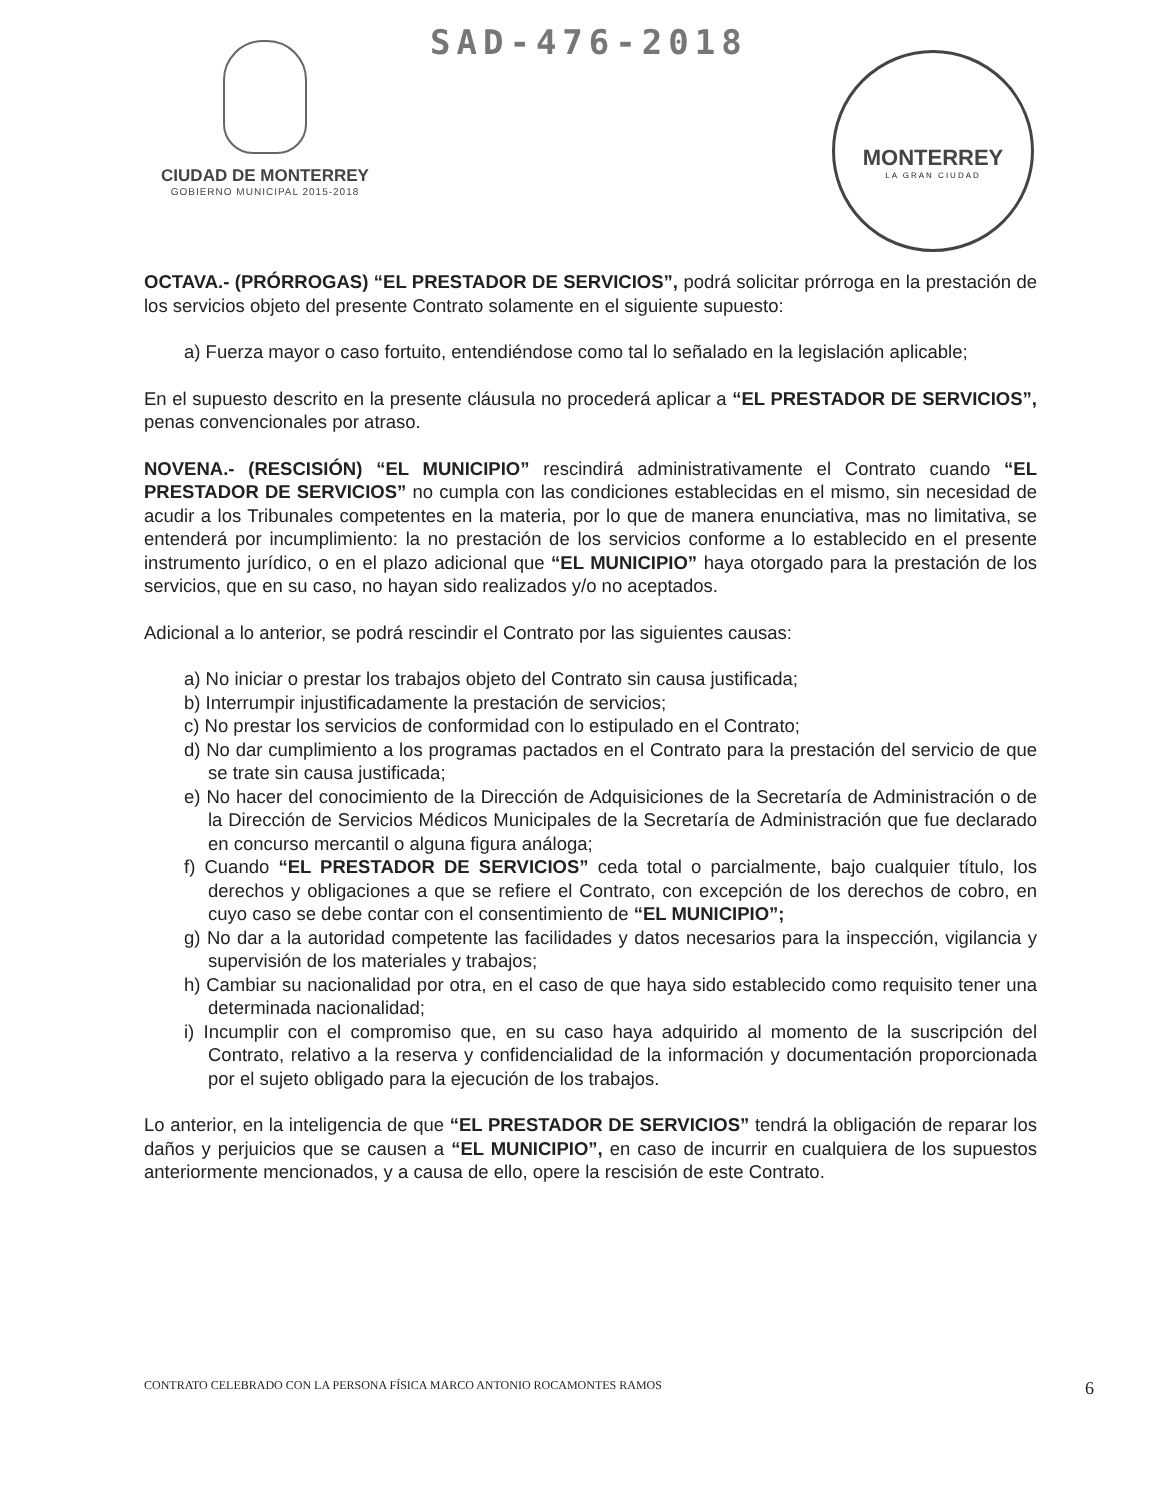CIUDAD DE MONTERREY
GOBIERNO MUNICIPAL 2015-2018
SAD-476-2018
MONTERREY
LA GRAN CIUDAD
OCTAVA.- (PRÓRROGAS) “EL PRESTADOR DE SERVICIOS”, podrá solicitar prórroga en la prestación de los servicios objeto del presente Contrato solamente en el siguiente supuesto:
a) Fuerza mayor o caso fortuito, entendiéndose como tal lo señalado en la legislación aplicable;
En el supuesto descrito en la presente cláusula no procederá aplicar a “EL PRESTADOR DE SERVICIOS”, penas convencionales por atraso.
NOVENA.- (RESCISIÓN) “EL MUNICIPIO” rescindirá administrativamente el Contrato cuando “EL PRESTADOR DE SERVICIOS” no cumpla con las condiciones establecidas en el mismo, sin necesidad de acudir a los Tribunales competentes en la materia, por lo que de manera enunciativa, mas no limitativa, se entenderá por incumplimiento: la no prestación de los servicios conforme a lo establecido en el presente instrumento jurídico, o en el plazo adicional que “EL MUNICIPIO” haya otorgado para la prestación de los servicios, que en su caso, no hayan sido realizados y/o no aceptados.
Adicional a lo anterior, se podrá rescindir el Contrato por las siguientes causas:
a) No iniciar o prestar los trabajos objeto del Contrato sin causa justificada;
b) Interrumpir injustificadamente la prestación de servicios;
c) No prestar los servicios de conformidad con lo estipulado en el Contrato;
d) No dar cumplimiento a los programas pactados en el Contrato para la prestación del servicio de que se trate sin causa justificada;
e) No hacer del conocimiento de la Dirección de Adquisiciones de la Secretaría de Administración o de la Dirección de Servicios Médicos Municipales de la Secretaría de Administración que fue declarado en concurso mercantil o alguna figura análoga;
f) Cuando “EL PRESTADOR DE SERVICIOS” ceda total o parcialmente, bajo cualquier título, los derechos y obligaciones a que se refiere el Contrato, con excepción de los derechos de cobro, en cuyo caso se debe contar con el consentimiento de “EL MUNICIPIO”;
g) No dar a la autoridad competente las facilidades y datos necesarios para la inspección, vigilancia y supervisión de los materiales y trabajos;
h) Cambiar su nacionalidad por otra, en el caso de que haya sido establecido como requisito tener una determinada nacionalidad;
i) Incumplir con el compromiso que, en su caso haya adquirido al momento de la suscripción del Contrato, relativo a la reserva y confidencialidad de la información y documentación proporcionada por el sujeto obligado para la ejecución de los trabajos.
Lo anterior, en la inteligencia de que “EL PRESTADOR DE SERVICIOS” tendrá la obligación de reparar los daños y perjuicios que se causen a “EL MUNICIPIO”, en caso de incurrir en cualquiera de los supuestos anteriormente mencionados, y a causa de ello, opere la rescisión de este Contrato.
CONTRATO CELEBRADO CON LA PERSONA FÍSICA MARCO ANTONIO ROCAMONTES RAMOS 6